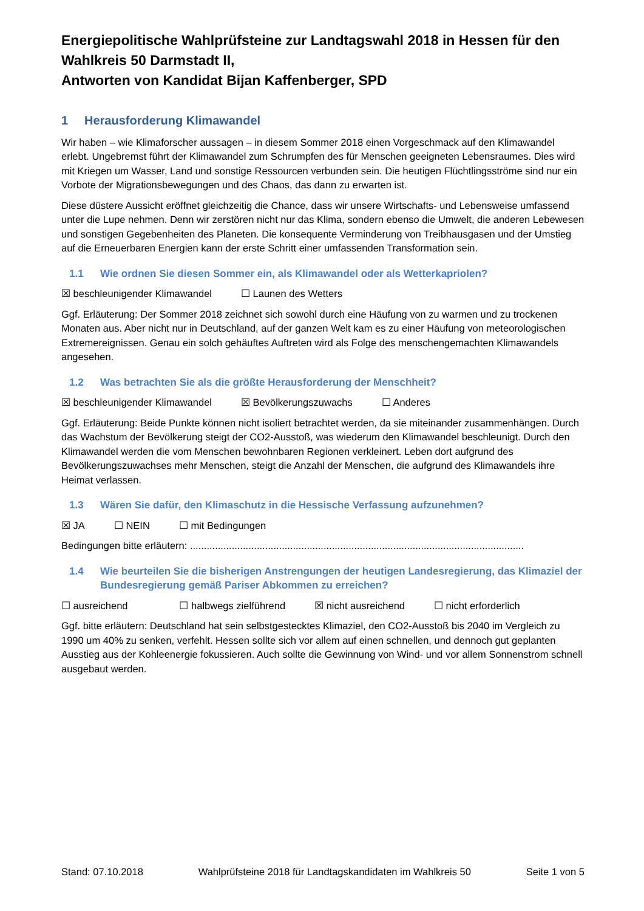Energiepolitische Wahlprüfsteine zur Landtagswahl 2018 in Hessen für den Wahlkreis 50 Darmstadt II,
Antworten von Kandidat Bijan Kaffenberger, SPD
1 Herausforderung Klimawandel
Wir haben – wie Klimaforscher aussagen – in diesem Sommer 2018 einen Vorgeschmack auf den Klimawandel erlebt. Ungebremst führt der Klimawandel zum Schrumpfen des für Menschen geeigneten Lebensraumes. Dies wird mit Kriegen um Wasser, Land und sonstige Ressourcen verbunden sein. Die heutigen Flüchtlingsströme sind nur ein Vorbote der Migrationsbewegungen und des Chaos, das dann zu erwarten ist.
Diese düstere Aussicht eröffnet gleichzeitig die Chance, dass wir unsere Wirtschafts- und Lebensweise umfassend unter die Lupe nehmen. Denn wir zerstören nicht nur das Klima, sondern ebenso die Umwelt, die anderen Lebewesen und sonstigen Gegebenheiten des Planeten. Die konsequente Verminderung von Treibhausgasen und der Umstieg auf die Erneuerbaren Energien kann der erste Schritt einer umfassenden Transformation sein.
1.1 Wie ordnen Sie diesen Sommer ein, als Klimawandel oder als Wetterkapriolen?
☒ beschleunigender Klimawandel ☐ Launen des Wetters
Ggf. Erläuterung: Der Sommer 2018 zeichnet sich sowohl durch eine Häufung von zu warmen und zu trockenen Monaten aus. Aber nicht nur in Deutschland, auf der ganzen Welt kam es zu einer Häufung von meteorologischen Extremereignissen. Genau ein solch gehäuftes Auftreten wird als Folge des menschengemachten Klimawandels angesehen.
1.2 Was betrachten Sie als die größte Herausforderung der Menschheit?
☒ beschleunigender Klimawandel ☒ Bevölkerungszuwachs ☐ Anderes
Ggf. Erläuterung: Beide Punkte können nicht isoliert betrachtet werden, da sie miteinander zusammenhängen. Durch das Wachstum der Bevölkerung steigt der CO2-Ausstoß, was wiederum den Klimawandel beschleunigt. Durch den Klimawandel werden die vom Menschen bewohnbaren Regionen verkleinert. Leben dort aufgrund des Bevölkerungszuwachses mehr Menschen, steigt die Anzahl der Menschen, die aufgrund des Klimawandels ihre Heimat verlassen.
1.3 Wären Sie dafür, den Klimaschutz in die Hessische Verfassung aufzunehmen?
☒ JA ☐ NEIN ☐ mit Bedingungen
Bedingungen bitte erläutern: ........................................................................................................................
1.4 Wie beurteilen Sie die bisherigen Anstrengungen der heutigen Landesregierung, das Klimaziel der Bundesregierung gemäß Pariser Abkommen zu erreichen?
☐ ausreichend ☐ halbwegs zielführend ☒ nicht ausreichend ☐ nicht erforderlich
Ggf. bitte erläutern: Deutschland hat sein selbstgestecktes Klimaziel, den CO2-Ausstoß bis 2040 im Vergleich zu 1990 um 40% zu senken, verfehlt. Hessen sollte sich vor allem auf einen schnellen, und dennoch gut geplanten Ausstieg aus der Kohleenergie fokussieren. Auch sollte die Gewinnung von Wind- und vor allem Sonnenstrom schnell ausgebaut werden.
Stand: 07.10.2018 Wahlprüfsteine 2018 für Landtagskandidaten im Wahlkreis 50 Seite 1 von 5